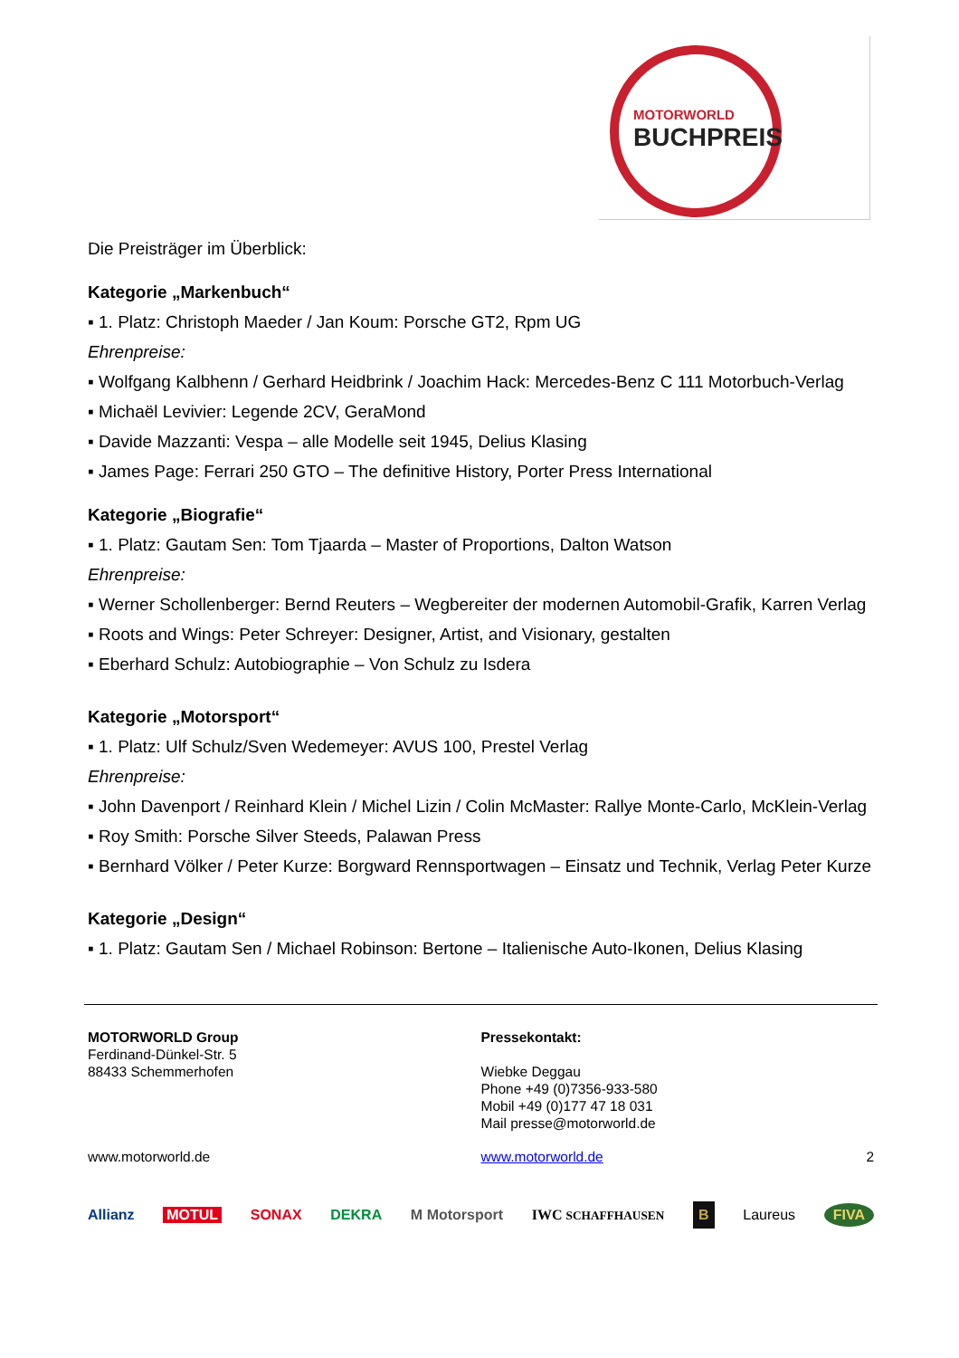MOTORWORLD
BUCHPREIS
Die Preisträger im Überblick:
Kategorie „Markenbuch“
▪ 1. Platz: Christoph Maeder / Jan Koum: Porsche GT2, Rpm UG
Ehrenpreise:
▪ Wolfgang Kalbhenn / Gerhard Heidbrink / Joachim Hack: Mercedes-Benz C 111 Motorbuch-Verlag
▪ Michaël Levivier: Legende 2CV, GeraMond
▪ Davide Mazzanti: Vespa – alle Modelle seit 1945, Delius Klasing
▪ James Page: Ferrari 250 GTO – The definitive History, Porter Press International
Kategorie „Biografie“
▪ 1. Platz: Gautam Sen: Tom Tjaarda – Master of Proportions, Dalton Watson
Ehrenpreise:
▪ Werner Schollenberger: Bernd Reuters – Wegbereiter der modernen Automobil-Grafik, Karren Verlag
▪ Roots and Wings: Peter Schreyer: Designer, Artist, and Visionary, gestalten
▪ Eberhard Schulz: Autobiographie – Von Schulz zu Isdera
Kategorie „Motorsport“
▪ 1. Platz: Ulf Schulz/Sven Wedemeyer: AVUS 100, Prestel Verlag
Ehrenpreise:
▪ John Davenport / Reinhard Klein / Michel Lizin / Colin McMaster: Rallye Monte-Carlo, McKlein-Verlag
▪ Roy Smith: Porsche Silver Steeds, Palawan Press
▪ Bernhard Völker / Peter Kurze: Borgward Rennsportwagen – Einsatz und Technik, Verlag Peter Kurze
Kategorie „Design“
▪ 1. Platz: Gautam Sen / Michael Robinson: Bertone – Italienische Auto-Ikonen, Delius Klasing
MOTORWORLD Group
Ferdinand-Dünkel-Str. 5
88433 Schemmerhofen
Pressekontakt:
Wiebke Deggau
Phone +49 (0)7356-933-580
Mobil +49 (0)177 47 18 031
Mail presse@motorworld.de
www.motorworld.de www.motorworld.de 2
Allianz MOTUL SONAX DEKRA M Motorsport IWC SCHAFFHAUSEN B Laureus FIVA